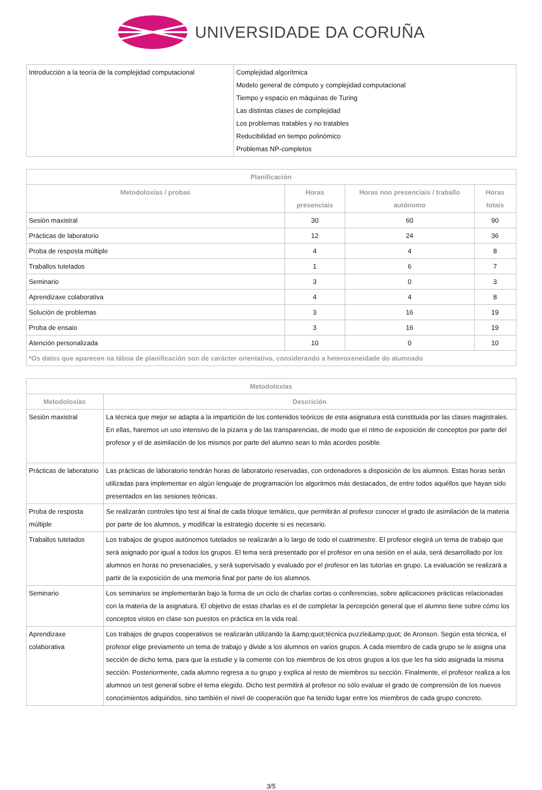UNIVERSIDADE DA CORUÑA
| Introducción a la teoría de la complejidad computacional | Complejidad algorítmica Modelo general de cómputo y complejidad computacional Tiempo y espacio en máquinas de Turing Las distintas clases de complejidad Los problemas tratables y no tratables Reducibilidad en tiempo polinómico Problemas NP-completos |
| Planificación | | | |
| --- | --- | --- | --- |
| Metodoloxías / probas | Horas presenciais | Horas non presenciais / traballo autónomo | Horas totais |
| Sesión maxistral | 30 | 60 | 90 |
| Prácticas de laboratorio | 12 | 24 | 36 |
| Proba de resposta múltiple | 4 | 4 | 8 |
| Traballos tutelados | 1 | 6 | 7 |
| Seminario | 3 | 0 | 3 |
| Aprendizaxe colaborativa | 4 | 4 | 8 |
| Solución de problemas | 3 | 16 | 19 |
| Proba de ensaio | 3 | 16 | 19 |
| Atención personalizada | 10 | 0 | 10 |
| *Os datos que aparecen na táboa de planificación son de carácter orientativo, considerando a heteroxeneidade do alumnado | | | |
| Metodoloxías | |
| --- | --- |
| Metodoloxías | Descrición |
| Sesión maxistral | La técnica que mejor se adapta a la impartición de los contenidos teóricos de esta asignatura está constituida por las clases magistrales. En ellas, haremos un uso intensivo de la pizarra y de las transparencias, de modo que el ritmo de exposición de conceptos por parte del profesor y el de asimilación de los mismos por parte del alumno sean lo más acordes posible. |
| Prácticas de laboratorio | Las prácticas de laboratorio tendrán horas de laboratorio reservadas, con ordenadores a disposición de los alumnos. Estas horas serán utilizadas para implementar en algún lenguaje de programación los algoritmos más destacados, de entre todos aquéllos que hayan sido presentados en las sesiones teóricas. |
| Proba de resposta múltiple | Se realizarán controles tipo test al final de cada bloque temático, que permitirán al profesor conocer el grado de asimilación de la materia por parte de los alumnos, y modificar la estrategio docente si es necesario. |
| Traballos tutelados | Los trabajos de grupos autónomos tutelados se realizarán a lo largo de todo el cuatrimestre. El profesor elegirá un tema de trabajo que será asignado por igual a todos los grupos. El tema será presentado por el profesor en una sesión en el aula, será desarrollado por los alumnos en horas no presenaciales, y será supervisado y evaluado por el profesor en las tutorías en grupo. La evaluación se realizará a partir de la exposición de una memoria final por parte de los alumnos. |
| Seminario | Los seminarios se implementarán bajo la forma de un ciclo de charlas cortas o conferencias, sobre aplicaciones prácticas relacionadas con la materia de la asignatura. El objetivo de estas charlas es el de completar la percepción general que el alumno tiene sobre cómo los conceptos vistos en clase son puestos en práctica en la vida real. |
| Aprendizaxe colaborativa | Los trabajos de grupos cooperativos se realizarán utilizando la &amp;quot;técnica puzzle&amp;quot; de Aronson. Según esta técnica, el profesor elige previamente un tema de trabajo y divide a los alumnos en varios grupos. A cada miembro de cada grupo se le asigna una sección de dicho tema, para que la estudie y la comente con los miembros de los otros grupos a los que les ha sido asignada la misma sección. Posteriormente, cada alumno regresa a su grupo y explica al resto de miembros su sección. Finalmente, el profesor realiza a los alumnos un test general sobre el tema elegido. Dicho test permitirá al profesor no sólo evaluar el grado de comprensión de los nuevos conocimientos adquiridos, sino también el nivel de cooperación que ha tenido lugar entre los miembros de cada grupo concreto. |
3/5